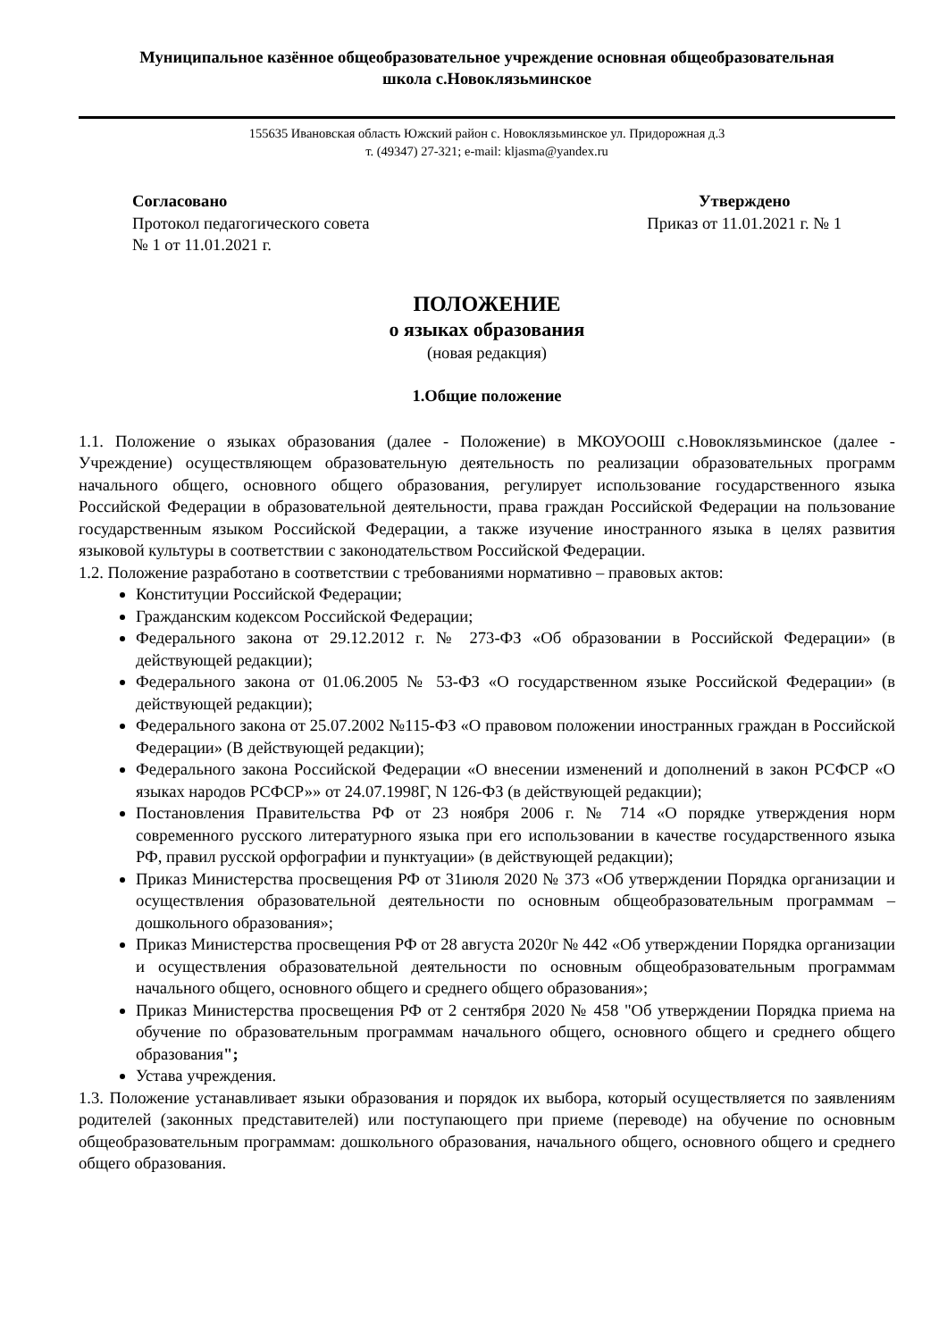Муниципальное казённое общеобразовательное учреждение основная общеобразовательная
школа с.Новоклязьминское
155635 Ивановская область Южский район с. Новоклязьминское ул. Придорожная д.3
т. (49347) 27-321; e-mail: kljasma@yandex.ru
Согласовано
Протокол педагогического совета
№ 1 от 11.01.2021 г.
Утверждено
Приказ от 11.01.2021 г. № 1
ПОЛОЖЕНИЕ
о языках образования
(новая редакция)
1.Общие положение
1.1. Положение о языках образования (далее - Положение) в МКОУООШ с.Новоклязьминское (далее - Учреждение) осуществляющем образовательную деятельность по реализации образовательных программ начального общего, основного общего образования, регулирует использование государственного языка Российской Федерации в образовательной деятельности, права граждан Российской Федерации на пользование государственным языком Российской Федерации, а также изучение иностранного языка в целях развития языковой культуры в соответствии с законодательством Российской Федерации.
1.2. Положение разработано в соответствии с требованиями нормативно – правовых актов:
Конституции Российской Федерации;
Гражданским кодексом Российской Федерации;
Федерального закона от 29.12.2012 г. № 273-ФЗ «Об образовании в Российской Федерации» (в действующей редакции);
Федерального закона от 01.06.2005 № 53-ФЗ «О государственном языке Российской Федерации» (в действующей редакции);
Федерального закона от 25.07.2002 №115-ФЗ «О правовом положении иностранных граждан в Российской Федерации» (В действующей редакции);
Федерального закона Российской Федерации «О внесении изменений и дополнений в закон РСФСР «О языках народов РСФСР»» от 24.07.1998Г, N 126-ФЗ (в действующей редакции);
Постановления Правительства РФ от 23 ноября 2006 г. № 714 «О порядке утверждения норм современного русского литературного языка при его использовании в качестве государственного языка РФ, правил русской орфографии и пунктуации» (в действующей редакции);
Приказ Министерства просвещения РФ от 31июля 2020 № 373 «Об утверждении Порядка организации и осуществления образовательной деятельности по основным общеобразовательным программам – дошкольного образования»;
Приказ Министерства просвещения РФ от 28 августа 2020г № 442 «Об утверждении Порядка организации и осуществления образовательной деятельности по основным общеобразовательным программам начального общего, основного общего и среднего общего образования»;
Приказ Министерства просвещения РФ от 2 сентября 2020 № 458 "Об утверждении Порядка приема на обучение по образовательным программам начального общего, основного общего и среднего общего образования";
Устава учреждения.
1.3. Положение устанавливает языки образования и порядок их выбора, который осуществляется по заявлениям родителей (законных представителей) или поступающего при приеме (переводе) на обучение по основным общеобразовательным программам: дошкольного образования, начального общего, основного общего и среднего общего образования.